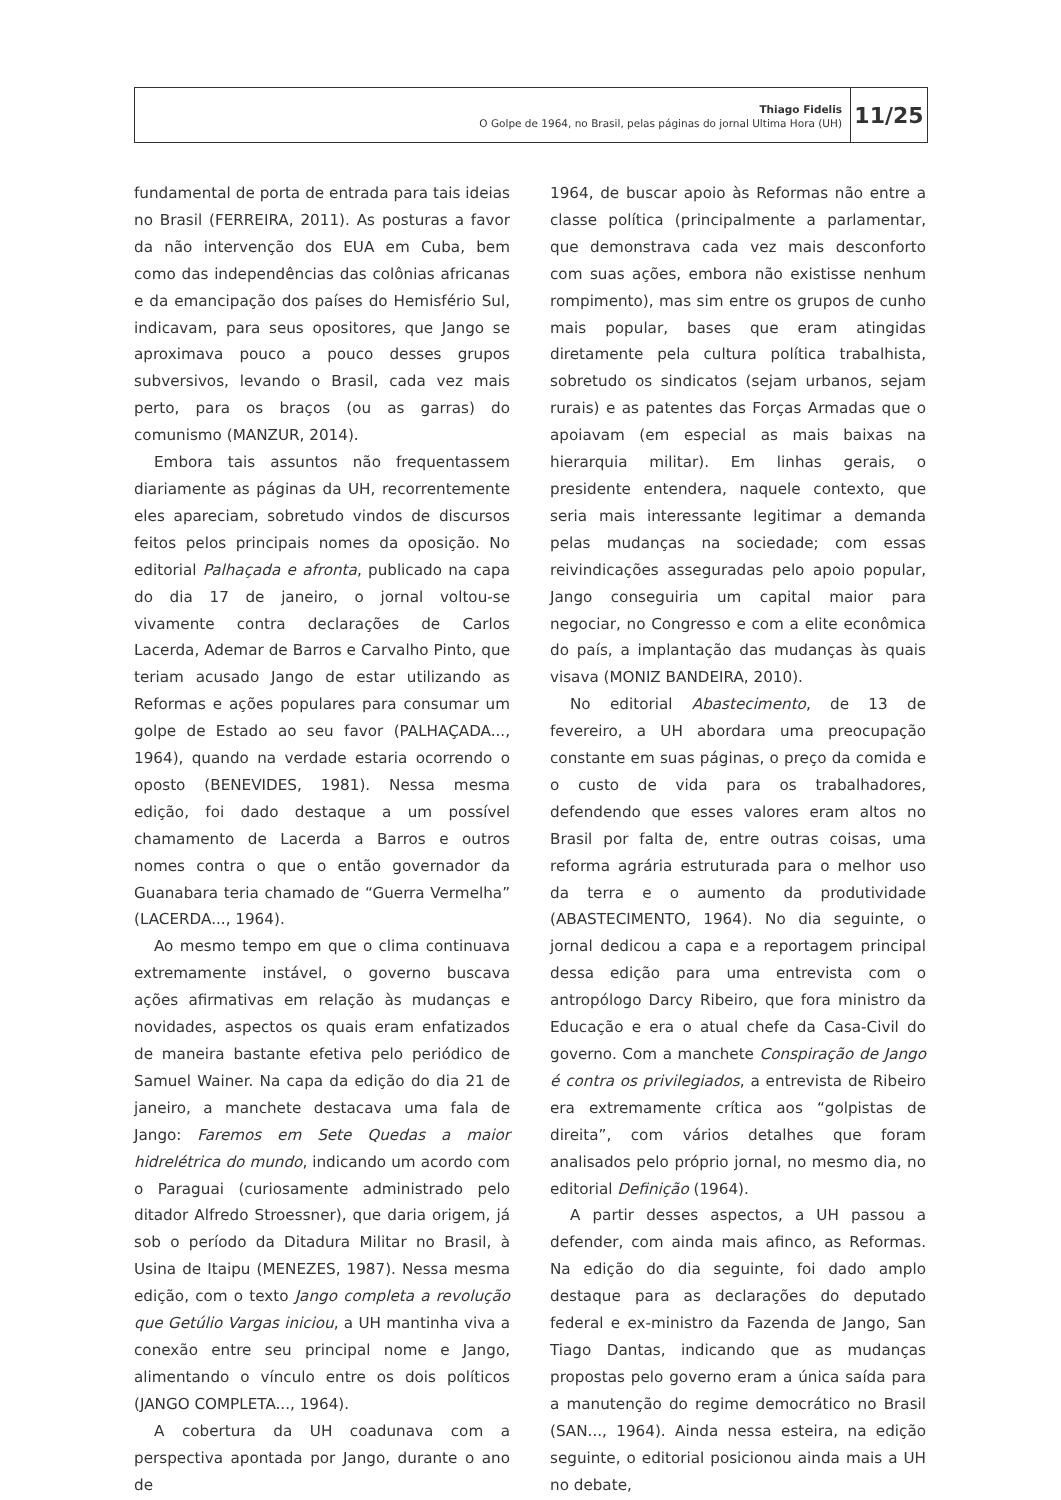Thiago Fidelis
O Golpe de 1964, no Brasil, pelas páginas do jornal Ultima Hora (UH)
11/25
fundamental de porta de entrada para tais ideias no Brasil (FERREIRA, 2011). As posturas a favor da não intervenção dos EUA em Cuba, bem como das independências das colônias africanas e da emancipação dos países do Hemisfério Sul, indicavam, para seus opositores, que Jango se aproximava pouco a pouco desses grupos subversivos, levando o Brasil, cada vez mais perto, para os braços (ou as garras) do comunismo (MANZUR, 2014).
Embora tais assuntos não frequentassem diariamente as páginas da UH, recorrentemente eles apareciam, sobretudo vindos de discursos feitos pelos principais nomes da oposição. No editorial Palhaçada e afronta, publicado na capa do dia 17 de janeiro, o jornal voltou-se vivamente contra declarações de Carlos Lacerda, Ademar de Barros e Carvalho Pinto, que teriam acusado Jango de estar utilizando as Reformas e ações populares para consumar um golpe de Estado ao seu favor (PALHAÇADA..., 1964), quando na verdade estaria ocorrendo o oposto (BENEVIDES, 1981). Nessa mesma edição, foi dado destaque a um possível chamamento de Lacerda a Barros e outros nomes contra o que o então governador da Guanabara teria chamado de “Guerra Vermelha” (LACERDA..., 1964).
Ao mesmo tempo em que o clima continuava extremamente instável, o governo buscava ações afirmativas em relação às mudanças e novidades, aspectos os quais eram enfatizados de maneira bastante efetiva pelo periódico de Samuel Wainer. Na capa da edição do dia 21 de janeiro, a manchete destacava uma fala de Jango: Faremos em Sete Quedas a maior hidrelétrica do mundo, indicando um acordo com o Paraguai (curiosamente administrado pelo ditador Alfredo Stroessner), que daria origem, já sob o período da Ditadura Militar no Brasil, à Usina de Itaipu (MENEZES, 1987). Nessa mesma edição, com o texto Jango completa a revolução que Getúlio Vargas iniciou, a UH mantinha viva a conexão entre seu principal nome e Jango, alimentando o vínculo entre os dois políticos (JANGO COMPLETA..., 1964).
A cobertura da UH coadunava com a perspectiva apontada por Jango, durante o ano de
1964, de buscar apoio às Reformas não entre a classe política (principalmente a parlamentar, que demonstrava cada vez mais desconforto com suas ações, embora não existisse nenhum rompimento), mas sim entre os grupos de cunho mais popular, bases que eram atingidas diretamente pela cultura política trabalhista, sobretudo os sindicatos (sejam urbanos, sejam rurais) e as patentes das Forças Armadas que o apoiavam (em especial as mais baixas na hierarquia militar). Em linhas gerais, o presidente entendera, naquele contexto, que seria mais interessante legitimar a demanda pelas mudanças na sociedade; com essas reivindicações asseguradas pelo apoio popular, Jango conseguiria um capital maior para negociar, no Congresso e com a elite econômica do país, a implantação das mudanças às quais visava (MONIZ BANDEIRA, 2010).
No editorial Abastecimento, de 13 de fevereiro, a UH abordara uma preocupação constante em suas páginas, o preço da comida e o custo de vida para os trabalhadores, defendendo que esses valores eram altos no Brasil por falta de, entre outras coisas, uma reforma agrária estruturada para o melhor uso da terra e o aumento da produtividade (ABASTECIMENTO, 1964). No dia seguinte, o jornal dedicou a capa e a reportagem principal dessa edição para uma entrevista com o antropólogo Darcy Ribeiro, que fora ministro da Educação e era o atual chefe da Casa-Civil do governo. Com a manchete Conspiração de Jango é contra os privilegiados, a entrevista de Ribeiro era extremamente crítica aos “golpistas de direita”, com vários detalhes que foram analisados pelo próprio jornal, no mesmo dia, no editorial Definição (1964).
A partir desses aspectos, a UH passou a defender, com ainda mais afinco, as Reformas. Na edição do dia seguinte, foi dado amplo destaque para as declarações do deputado federal e ex-ministro da Fazenda de Jango, San Tiago Dantas, indicando que as mudanças propostas pelo governo eram a única saída para a manutenção do regime democrático no Brasil (SAN..., 1964). Ainda nessa esteira, na edição seguinte, o editorial posicionou ainda mais a UH no debate,